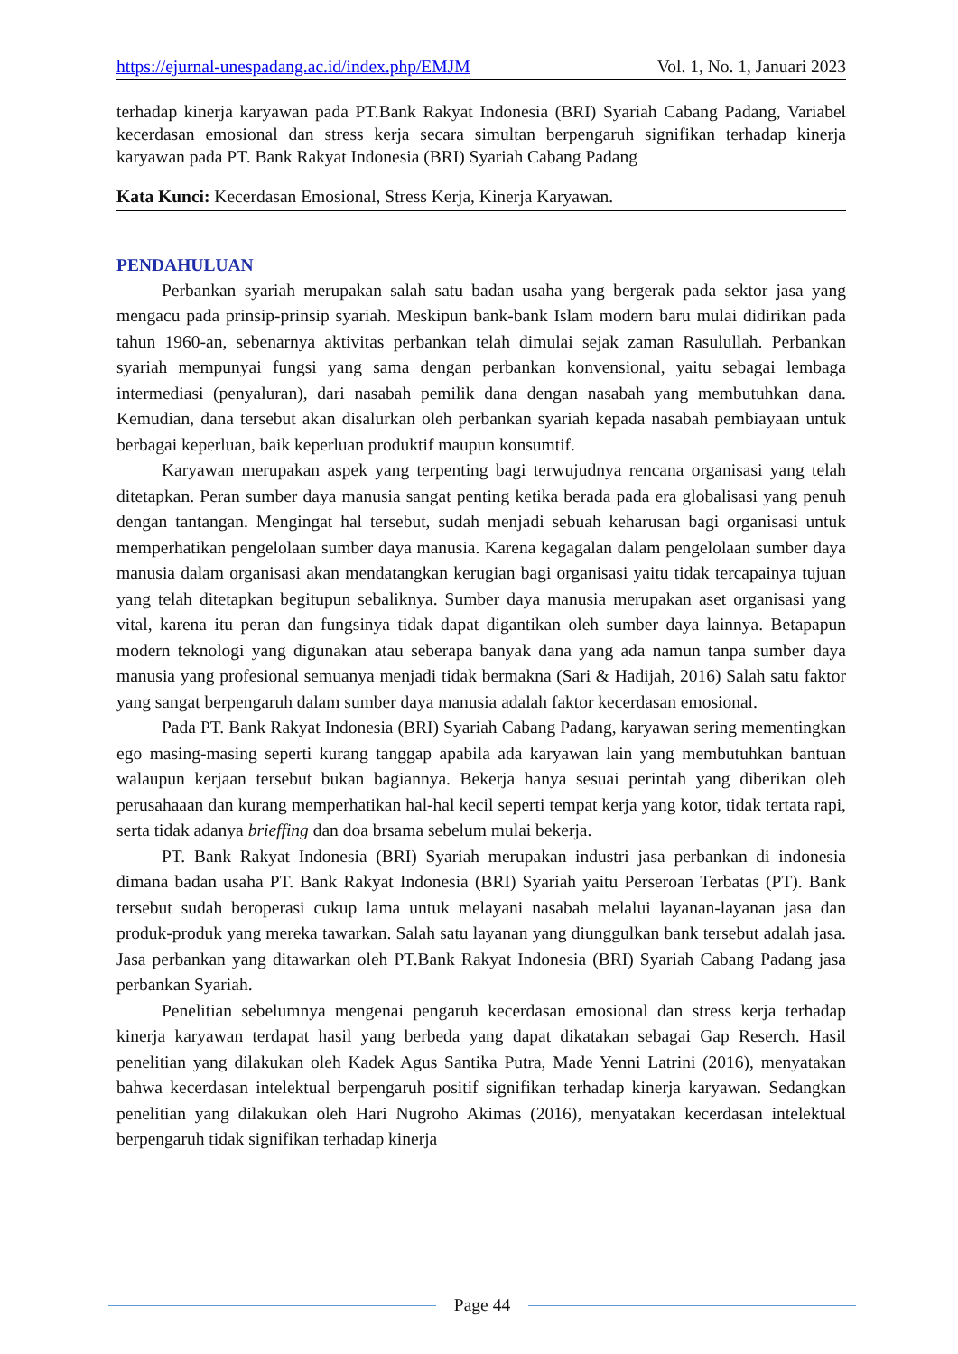https://ejurnal-unespadang.ac.id/index.php/EMJM Vol. 1, No. 1, Januari 2023
terhadap kinerja karyawan pada PT.Bank Rakyat Indonesia (BRI) Syariah Cabang Padang, Variabel kecerdasan emosional dan stress kerja secara simultan berpengaruh signifikan terhadap kinerja karyawan pada PT. Bank Rakyat Indonesia (BRI) Syariah Cabang Padang
Kata Kunci: Kecerdasan Emosional, Stress Kerja, Kinerja Karyawan.
PENDAHULUAN
Perbankan syariah merupakan salah satu badan usaha yang bergerak pada sektor jasa yang mengacu pada prinsip-prinsip syariah. Meskipun bank-bank Islam modern baru mulai didirikan pada tahun 1960-an, sebenarnya aktivitas perbankan telah dimulai sejak zaman Rasulullah. Perbankan syariah mempunyai fungsi yang sama dengan perbankan konvensional, yaitu sebagai lembaga intermediasi (penyaluran), dari nasabah pemilik dana dengan nasabah yang membutuhkan dana. Kemudian, dana tersebut akan disalurkan oleh perbankan syariah kepada nasabah pembiayaan untuk berbagai keperluan, baik keperluan produktif maupun konsumtif.
Karyawan merupakan aspek yang terpenting bagi terwujudnya rencana organisasi yang telah ditetapkan. Peran sumber daya manusia sangat penting ketika berada pada era globalisasi yang penuh dengan tantangan. Mengingat hal tersebut, sudah menjadi sebuah keharusan bagi organisasi untuk memperhatikan pengelolaan sumber daya manusia. Karena kegagalan dalam pengelolaan sumber daya manusia dalam organisasi akan mendatangkan kerugian bagi organisasi yaitu tidak tercapainya tujuan yang telah ditetapkan begitupun sebaliknya. Sumber daya manusia merupakan aset organisasi yang vital, karena itu peran dan fungsinya tidak dapat digantikan oleh sumber daya lainnya. Betapapun modern teknologi yang digunakan atau seberapa banyak dana yang ada namun tanpa sumber daya manusia yang profesional semuanya menjadi tidak bermakna (Sari & Hadijah, 2016) Salah satu faktor yang sangat berpengaruh dalam sumber daya manusia adalah faktor kecerdasan emosional.
Pada PT. Bank Rakyat Indonesia (BRI) Syariah Cabang Padang, karyawan sering mementingkan ego masing-masing seperti kurang tanggap apabila ada karyawan lain yang membutuhkan bantuan walaupun kerjaan tersebut bukan bagiannya. Bekerja hanya sesuai perintah yang diberikan oleh perusahaaan dan kurang memperhatikan hal-hal kecil seperti tempat kerja yang kotor, tidak tertata rapi, serta tidak adanya brieffing dan doa brsama sebelum mulai bekerja.
PT. Bank Rakyat Indonesia (BRI) Syariah merupakan industri jasa perbankan di indonesia dimana badan usaha PT. Bank Rakyat Indonesia (BRI) Syariah yaitu Perseroan Terbatas (PT). Bank tersebut sudah beroperasi cukup lama untuk melayani nasabah melalui layanan-layanan jasa dan produk-produk yang mereka tawarkan. Salah satu layanan yang diunggulkan bank tersebut adalah jasa. Jasa perbankan yang ditawarkan oleh PT.Bank Rakyat Indonesia (BRI) Syariah Cabang Padang jasa perbankan Syariah.
Penelitian sebelumnya mengenai pengaruh kecerdasan emosional dan stress kerja terhadap kinerja karyawan terdapat hasil yang berbeda yang dapat dikatakan sebagai Gap Reserch. Hasil penelitian yang dilakukan oleh Kadek Agus Santika Putra, Made Yenni Latrini (2016), menyatakan bahwa kecerdasan intelektual berpengaruh positif signifikan terhadap kinerja karyawan. Sedangkan penelitian yang dilakukan oleh Hari Nugroho Akimas (2016), menyatakan kecerdasan intelektual berpengaruh tidak signifikan terhadap kinerja
Page 44